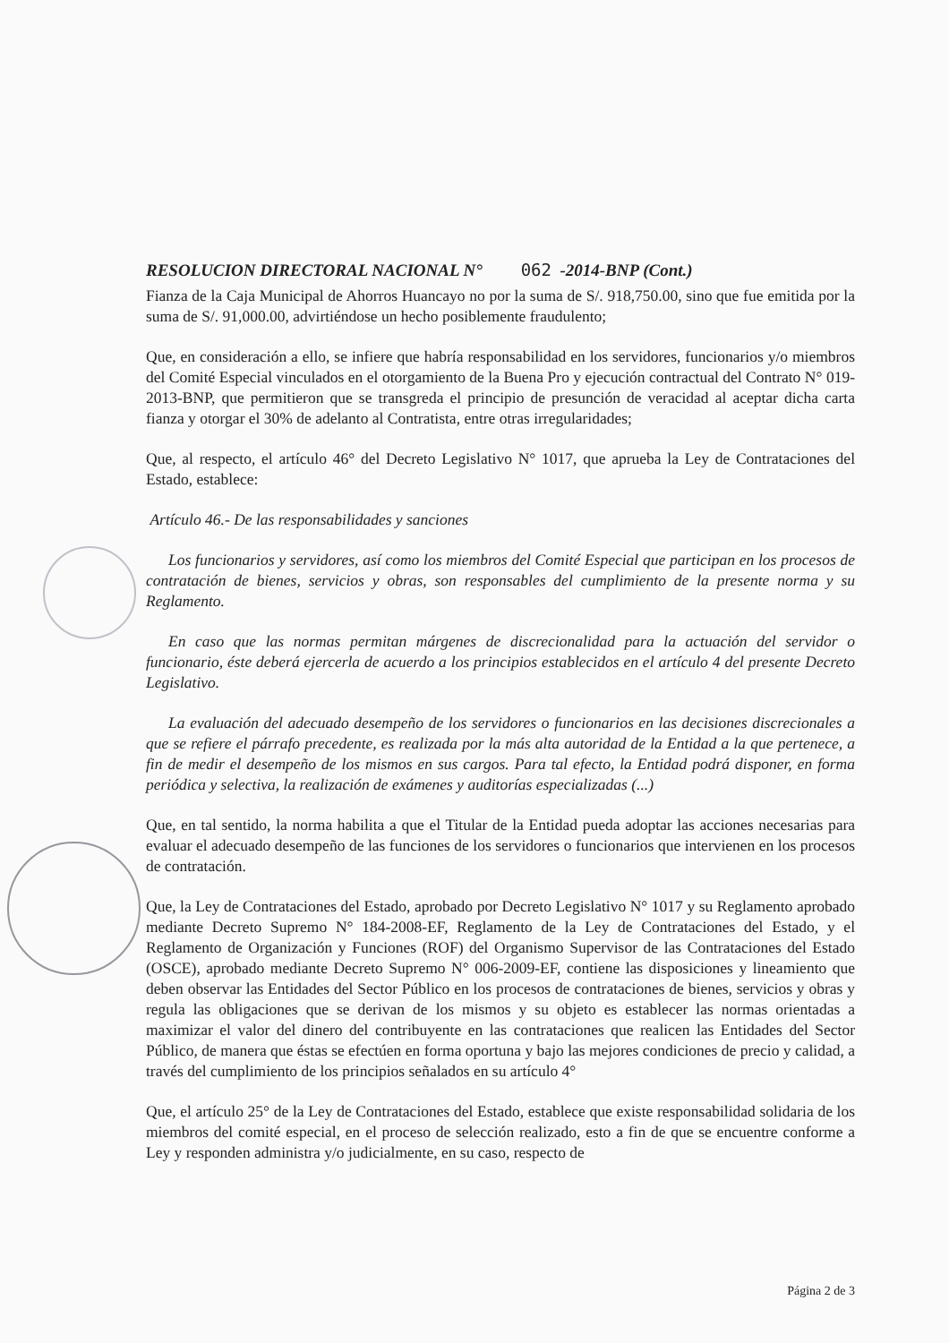RESOLUCION DIRECTORAL NACIONAL N° 062 -2014-BNP (Cont.)
Fianza de la Caja Municipal de Ahorros Huancayo no por la suma de S/. 918,750.00, sino que fue emitida por la suma de S/. 91,000.00, advirtiéndose un hecho posiblemente fraudulento;
Que, en consideración a ello, se infiere que habría responsabilidad en los servidores, funcionarios y/o miembros del Comité Especial vinculados en el otorgamiento de la Buena Pro y ejecución contractual del Contrato N° 019-2013-BNP, que permitieron que se transgreda el principio de presunción de veracidad al aceptar dicha carta fianza y otorgar el 30% de adelanto al Contratista, entre otras irregularidades;
Que, al respecto, el artículo 46° del Decreto Legislativo N° 1017, que aprueba la Ley de Contrataciones del Estado, establece:
Artículo 46.- De las responsabilidades y sanciones
Los funcionarios y servidores, así como los miembros del Comité Especial que participan en los procesos de contratación de bienes, servicios y obras, son responsables del cumplimiento de la presente norma y su Reglamento.
En caso que las normas permitan márgenes de discrecionalidad para la actuación del servidor o funcionario, éste deberá ejercerla de acuerdo a los principios establecidos en el artículo 4 del presente Decreto Legislativo.
La evaluación del adecuado desempeño de los servidores o funcionarios en las decisiones discrecionales a que se refiere el párrafo precedente, es realizada por la más alta autoridad de la Entidad a la que pertenece, a fin de medir el desempeño de los mismos en sus cargos. Para tal efecto, la Entidad podrá disponer, en forma periódica y selectiva, la realización de exámenes y auditorías especializadas (...)
Que, en tal sentido, la norma habilita a que el Titular de la Entidad pueda adoptar las acciones necesarias para evaluar el adecuado desempeño de las funciones de los servidores o funcionarios que intervienen en los procesos de contratación.
Que, la Ley de Contrataciones del Estado, aprobado por Decreto Legislativo N° 1017 y su Reglamento aprobado mediante Decreto Supremo N° 184-2008-EF, Reglamento de la Ley de Contrataciones del Estado, y el Reglamento de Organización y Funciones (ROF) del Organismo Supervisor de las Contrataciones del Estado (OSCE), aprobado mediante Decreto Supremo N° 006-2009-EF, contiene las disposiciones y lineamiento que deben observar las Entidades del Sector Público en los procesos de contrataciones de bienes, servicios y obras y regula las obligaciones que se derivan de los mismos y su objeto es establecer las normas orientadas a maximizar el valor del dinero del contribuyente en las contrataciones que realicen las Entidades del Sector Público, de manera que éstas se efectúen en forma oportuna y bajo las mejores condiciones de precio y calidad, a través del cumplimiento de los principios señalados en su artículo 4°
Que, el artículo 25° de la Ley de Contrataciones del Estado, establece que existe responsabilidad solidaria de los miembros del comité especial, en el proceso de selección realizado, esto a fin de que se encuentre conforme a Ley y responden administra y/o judicialmente, en su caso, respecto de
Página 2 de 3